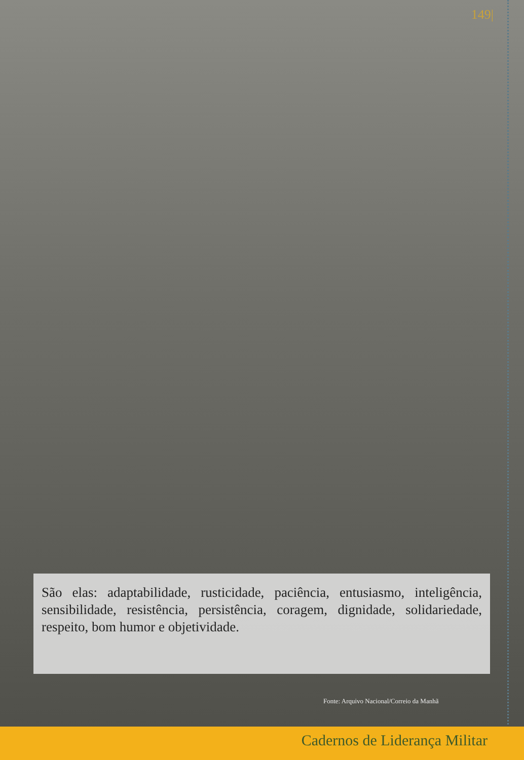149|
São elas: adaptabilidade, rusticidade, paciência, entusiasmo, inteligência, sensibilidade, resistência, persistência, coragem, dignidade, solidariedade, respeito, bom humor e objetividade.
Fonte: Arquivo Nacional/Correio da Manhã
Cadernos de Liderança Militar